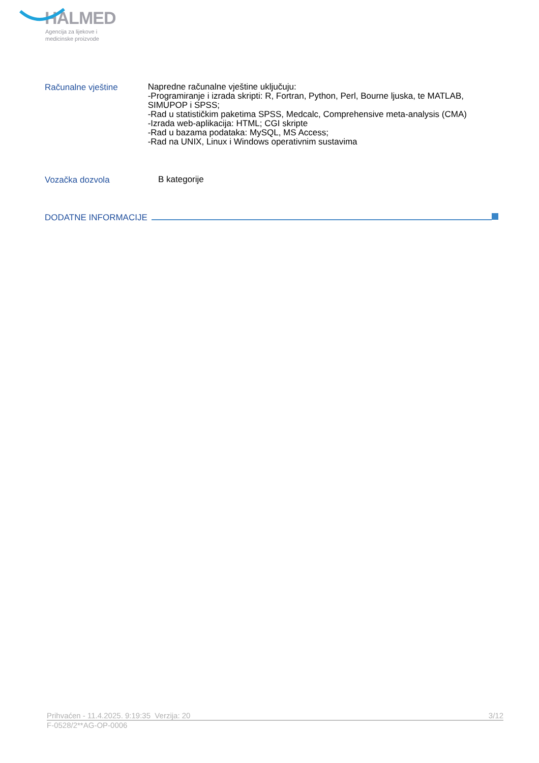HALMED
Agencija za lijekove i
medicinske proizvode
Računalne vještine
Napredne računalne vještine uključuju:
-Programiranje i izrada skripti: R, Fortran, Python, Perl, Bourne ljuska, te MATLAB, SIMUPOP i SPSS;
-Rad u statističkim paketima SPSS, Medcalc, Comprehensive meta-analysis (CMA)
-Izrada web-aplikacija: HTML; CGI skripte
-Rad u bazama podataka: MySQL, MS Access;
-Rad na UNIX, Linux i Windows operativnim sustavima
Vozačka dozvola
B kategorije
DODATNE INFORMACIJE
Prihvaćen - 11.4.2025. 9:19:35 Verzija: 20 3/12
F-0528/2**AG-OP-0006